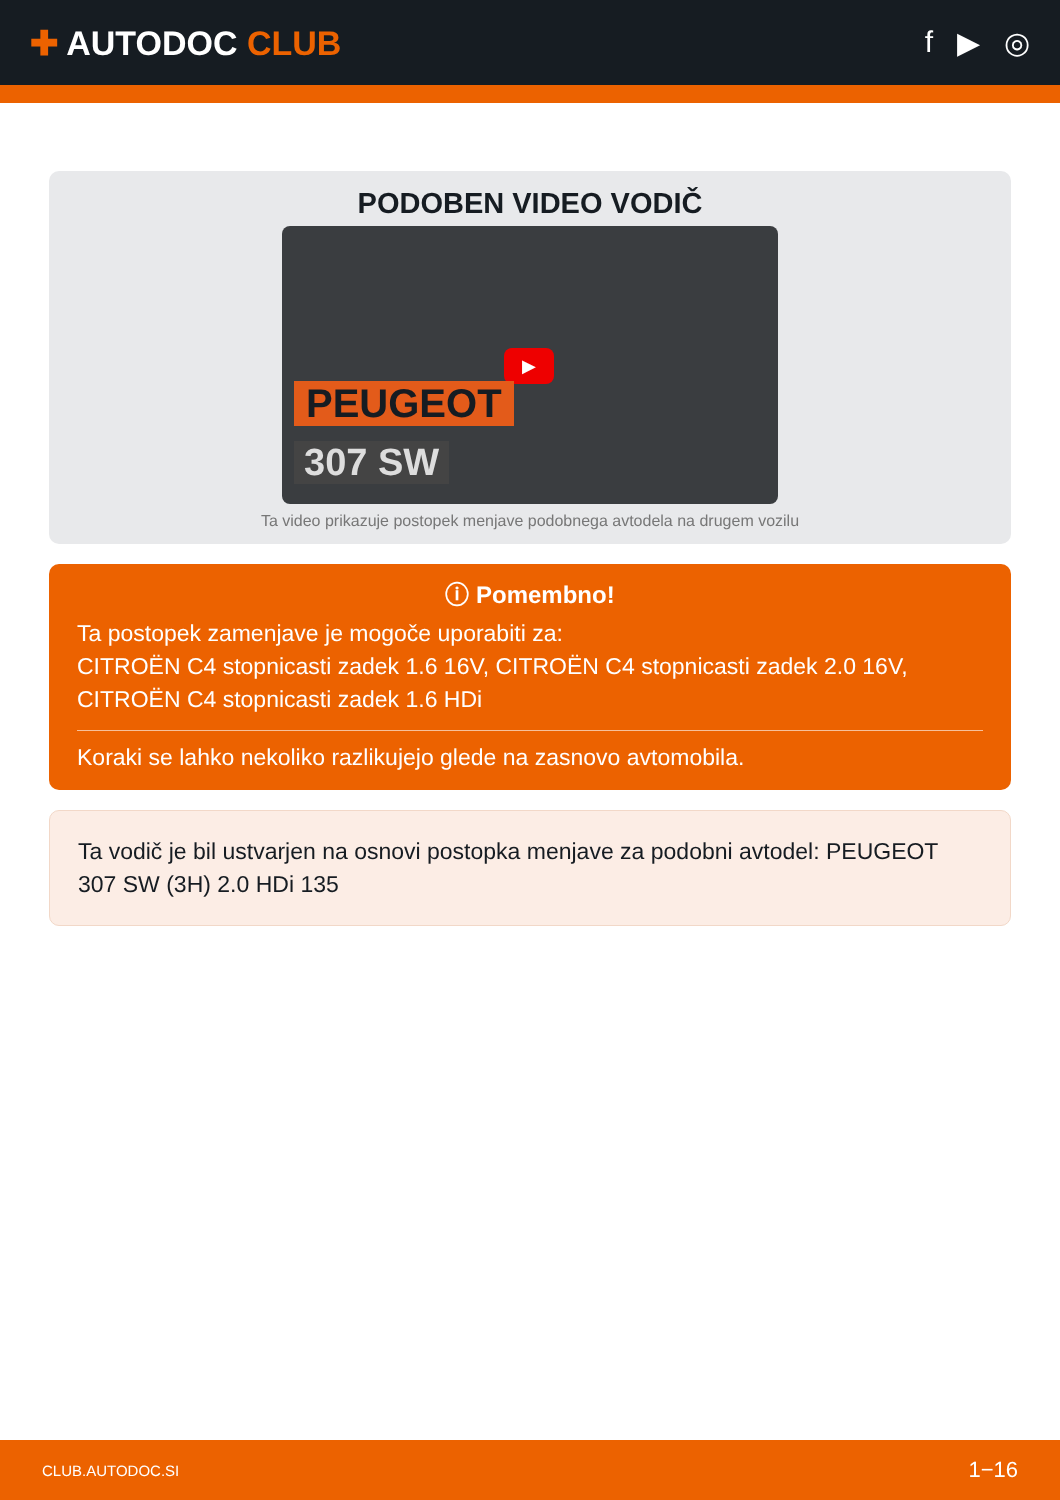✚ AUTODOC CLUB f ▶ ◎
PODOBEN VIDEO VODIČ
▶
PEUGEOT
307 SW
Ta video prikazuje postopek menjave podobnega avtodela na drugem vozilu
ⓘ Pomembno!
Ta postopek zamenjave je mogoče uporabiti za:
CITROËN C4 stopnicasti zadek 1.6 16V, CITROËN C4 stopnicasti zadek 2.0 16V, CITROËN C4 stopnicasti zadek 1.6 HDi
Koraki se lahko nekoliko razlikujejo glede na zasnovo avtomobila.
Ta vodič je bil ustvarjen na osnovi postopka menjave za podobni avtodel: PEUGEOT 307 SW (3H) 2.0 HDi 135
CLUB.AUTODOC.SI 1−16